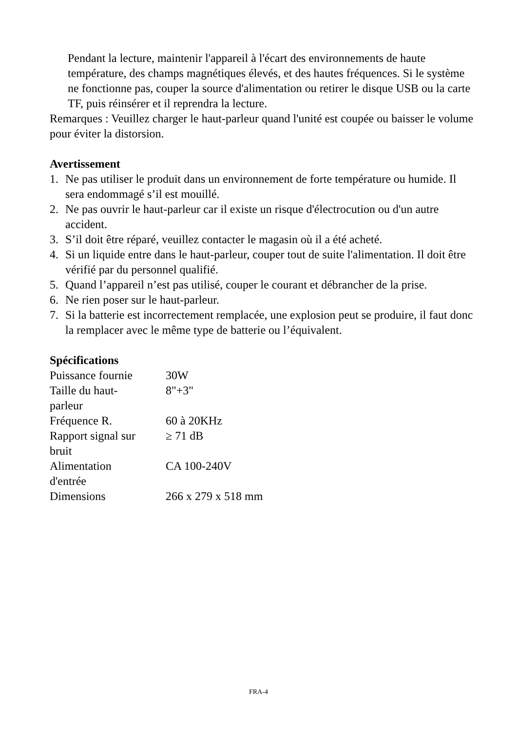Pendant la lecture, maintenir l'appareil à l'écart des environnements de haute température, des champs magnétiques élevés, et des hautes fréquences. Si le système ne fonctionne pas, couper la source d'alimentation ou retirer le disque USB ou la carte TF, puis réinsérer et il reprendra la lecture.
Remarques : Veuillez charger le haut-parleur quand l'unité est coupée ou baisser le volume pour éviter la distorsion.
Avertissement
1. Ne pas utiliser le produit dans un environnement de forte température ou humide. Il sera endommagé s’il est mouillé.
2. Ne pas ouvrir le haut-parleur car il existe un risque d'électrocution ou d'un autre accident.
3. S’il doit être réparé, veuillez contacter le magasin où il a été acheté.
4. Si un liquide entre dans le haut-parleur, couper tout de suite l'alimentation. Il doit être vérifié par du personnel qualifié.
5. Quand l’appareil n’est pas utilisé, couper le courant et débrancher de la prise.
6. Ne rien poser sur le haut-parleur.
7. Si la batterie est incorrectement remplacée, une explosion peut se produire, il faut donc la remplacer avec le même type de batterie ou l’équivalent.
Spécifications
| Puissance fournie | 30W |
| Taille du haut- parleur | 8"+3" |
| Fréquence R. | 60 à 20KHz |
| Rapport signal sur bruit | ≥ 71 dB |
| Alimentation d'entrée | CA 100-240V |
| Dimensions | 266 x 279 x 518 mm |
FRA-4